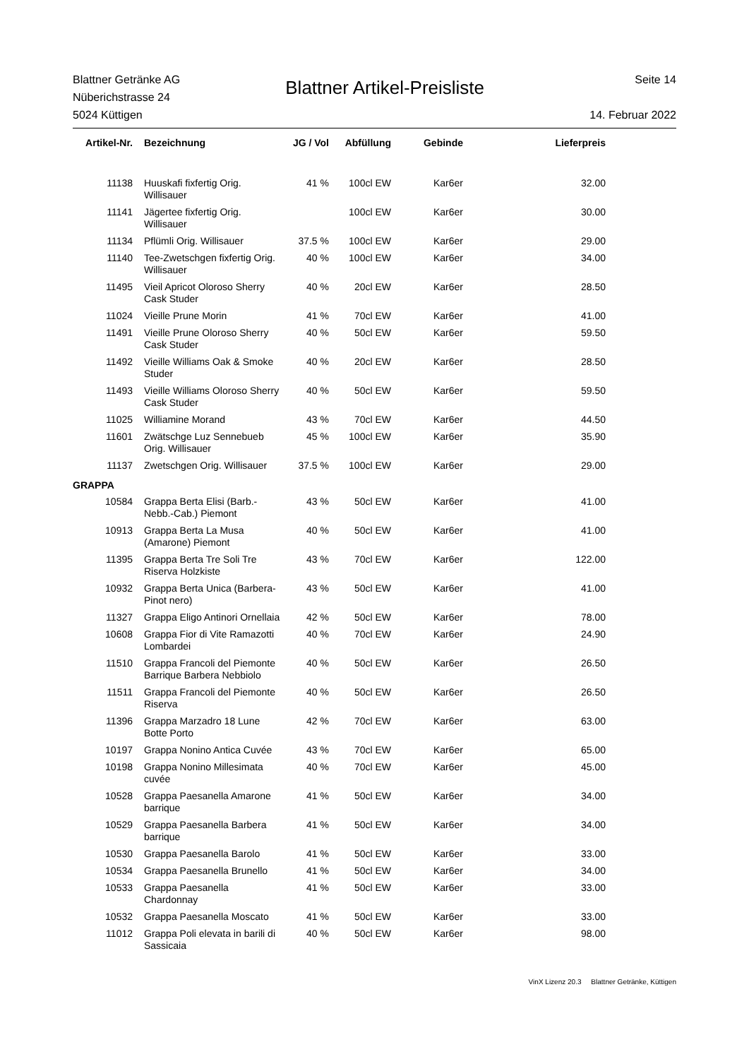Blattner Getränke AG
Nüberichstrasse 24
5024 Küttigen
Blattner Artikel-Preisliste
Seite 14
14. Februar 2022
| Artikel-Nr. | Bezeichnung | JG / Vol | Abfüllung | Gebinde | Lieferpreis |
| --- | --- | --- | --- | --- | --- |
| 11138 | Huuskafi fixfertig Orig. Willisauer | 41 % | 100cl EW | Kar6er | 32.00 |
| 11141 | Jägertee fixfertig Orig. Willisauer | | 100cl EW | Kar6er | 30.00 |
| 11134 | Pflümli Orig. Willisauer | 37.5 % | 100cl EW | Kar6er | 29.00 |
| 11140 | Tee-Zwetschgen fixfertig Orig. Willisauer | 40 % | 100cl EW | Kar6er | 34.00 |
| 11495 | Vieil Apricot Oloroso Sherry Cask Studer | 40 % | 20cl EW | Kar6er | 28.50 |
| 11024 | Vieille Prune Morin | 41 % | 70cl EW | Kar6er | 41.00 |
| 11491 | Vieille Prune Oloroso Sherry Cask Studer | 40 % | 50cl EW | Kar6er | 59.50 |
| 11492 | Vieille Williams Oak & Smoke Studer | 40 % | 20cl EW | Kar6er | 28.50 |
| 11493 | Vieille Williams Oloroso Sherry Cask Studer | 40 % | 50cl EW | Kar6er | 59.50 |
| 11025 | Williamine Morand | 43 % | 70cl EW | Kar6er | 44.50 |
| 11601 | Zwätschge Luz Sennebueb Orig. Willisauer | 45 % | 100cl EW | Kar6er | 35.90 |
| 11137 | Zwetschgen Orig. Willisauer | 37.5 % | 100cl EW | Kar6er | 29.00 |
| GRAPPA | | | | | |
| 10584 | Grappa Berta Elisi (Barb.-Nebb.-Cab.) Piemont | 43 % | 50cl EW | Kar6er | 41.00 |
| 10913 | Grappa Berta La Musa (Amarone) Piemont | 40 % | 50cl EW | Kar6er | 41.00 |
| 11395 | Grappa Berta Tre Soli Tre Riserva Holzkiste | 43 % | 70cl EW | Kar6er | 122.00 |
| 10932 | Grappa Berta Unica (Barbera-Pinot nero) | 43 % | 50cl EW | Kar6er | 41.00 |
| 11327 | Grappa Eligo Antinori Ornellaia | 42 % | 50cl EW | Kar6er | 78.00 |
| 10608 | Grappa Fior di Vite Ramazotti Lombardei | 40 % | 70cl EW | Kar6er | 24.90 |
| 11510 | Grappa Francoli del Piemonte Barrique Barbera Nebbiolo | 40 % | 50cl EW | Kar6er | 26.50 |
| 11511 | Grappa Francoli del Piemonte Riserva | 40 % | 50cl EW | Kar6er | 26.50 |
| 11396 | Grappa Marzadro 18 Lune Botte Porto | 42 % | 70cl EW | Kar6er | 63.00 |
| 10197 | Grappa Nonino Antica Cuvée | 43 % | 70cl EW | Kar6er | 65.00 |
| 10198 | Grappa Nonino Millesimata cuvée | 40 % | 70cl EW | Kar6er | 45.00 |
| 10528 | Grappa Paesanella Amarone barrique | 41 % | 50cl EW | Kar6er | 34.00 |
| 10529 | Grappa Paesanella Barbera barrique | 41 % | 50cl EW | Kar6er | 34.00 |
| 10530 | Grappa Paesanella Barolo | 41 % | 50cl EW | Kar6er | 33.00 |
| 10534 | Grappa Paesanella Brunello | 41 % | 50cl EW | Kar6er | 34.00 |
| 10533 | Grappa Paesanella Chardonnay | 41 % | 50cl EW | Kar6er | 33.00 |
| 10532 | Grappa Paesanella Moscato | 41 % | 50cl EW | Kar6er | 33.00 |
| 11012 | Grappa Poli elevata in barili di Sassicaia | 40 % | 50cl EW | Kar6er | 98.00 |
VinX Lizenz 20.3 Blattner Getränke, Küttigen